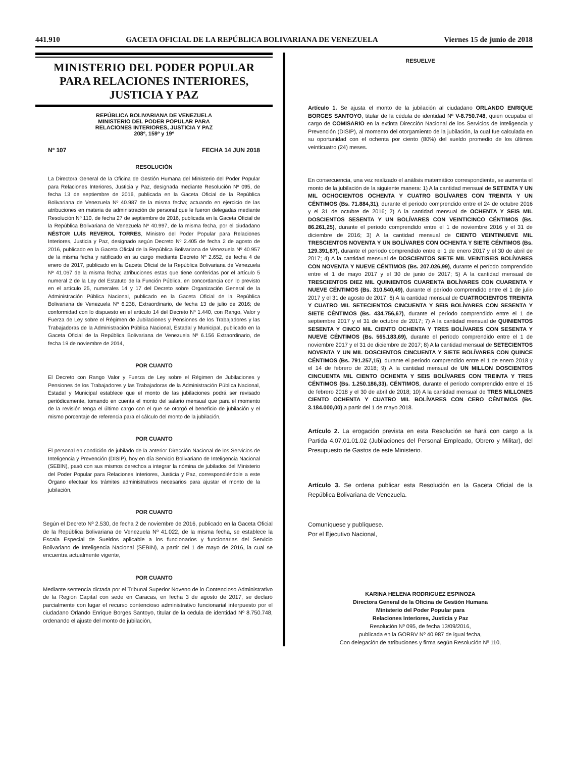441.910 GACETA OFICIAL DE LA REPÚBLICA BOLIVARIANA DE VENEZUELA Viernes 15 de junio de 2018
MINISTERIO DEL PODER POPULAR
PARA RELACIONES INTERIORES,
JUSTICIA Y PAZ
REPÚBLICA BOLIVARIANA DE VENEZUELA
MINISTERIO DEL PODER POPULAR PARA
RELACIONES INTERIORES, JUSTICIA Y PAZ
208º, 159º y 19º
Nº 107 FECHA 14 JUN 2018
RESOLUCIÓN
La Directora General de la Oficina de Gestión Humana del Ministerio del Poder Popular para Relaciones Interiores, Justicia y Paz, designada mediante Resolución Nº 095, de fecha 13 de septiembre de 2016, publicada en la Gaceta Oficial de la República Bolivariana de Venezuela Nº 40.987 de la misma fecha; actuando en ejercicio de las atribuciones en materia de administración de personal que le fueron delegadas mediante Resolución Nº 110, de fecha 27 de septiembre de 2016, publicada en la Gaceta Oficial de la República Bolivariana de Venezuela Nº 40.997, de la misma fecha, por el ciudadano NÉSTOR LUÍS REVEROL TORRES, Ministro del Poder Popular para Relaciones Interiores, Justicia y Paz, designado según Decreto Nº 2.405 de fecha 2 de agosto de 2016, publicado en la Gaceta Oficial de la República Bolivariana de Venezuela Nº 40.957 de la misma fecha y ratificado en su cargo mediante Decreto Nº 2.652, de fecha 4 de enero de 2017, publicado en la Gaceta Oficial de la República Bolivariana de Venezuela Nº 41.067 de la misma fecha; atribuciones estas que tiene conferidas por el artículo 5 numeral 2 de la Ley del Estatuto de la Función Pública, en concordancia con lo previsto en el artículo 25, numerales 14 y 17 del Decreto sobre Organización General de la Administración Pública Nacional, publicado en la Gaceta Oficial de la República Bolivariana de Venezuela Nº 6.238, Extraordinario, de fecha 13 de julio de 2016; de conformidad con lo dispuesto en el artículo 14 del Decreto Nº 1.440, con Rango, Valor y Fuerza de Ley sobre el Régimen de Jubilaciones y Pensiones de los Trabajadores y las Trabajadoras de la Administración Pública Nacional, Estadal y Municipal, publicado en la Gaceta Oficial de la República Bolivariana de Venezuela Nº 6.156 Extraordinario, de fecha 19 de noviembre de 2014,
POR CUANTO
El Decreto con Rango Valor y Fuerza de Ley sobre el Régimen de Jubilaciones y Pensiones de los Trabajadores y las Trabajadoras de la Administración Pública Nacional, Estadal y Municipal establece que el monto de las jubilaciones podrá ser revisado periódicamente, tomando en cuenta el monto del salario mensual que para el momento de la revisión tenga el último cargo con el que se otorgó el beneficio de jubilación y el mismo porcentaje de referencia para el cálculo del monto de la jubilación,
POR CUANTO
El personal en condición de jubilado de la anterior Dirección Nacional de los Servicios de Inteligencia y Prevención (DISIP), hoy en día Servicio Bolivariano de Inteligencia Nacional (SEBIN), pasó con sus mismos derechos a integrar la nómina de jubilados del Ministerio del Poder Popular para Relaciones Interiores, Justicia y Paz, correspondiéndole a este Órgano efectuar los trámites administrativos necesarios para ajustar el monto de la jubilación,
POR CUANTO
Según el Decreto Nº 2.530, de fecha 2 de noviembre de 2016, publicado en la Gaceta Oficial de la República Bolivariana de Venezuela Nº 41.022, de la misma fecha, se establece la Escala Especial de Sueldos aplicable a los funcionarios y funcionarias del Servicio Bolivariano de Inteligencia Nacional (SEBIN), a partir del 1 de mayo de 2016, la cual se encuentra actualmente vigente,
POR CUANTO
Mediante sentencia dictada por el Tribunal Superior Noveno de lo Contencioso Administrativo de la Región Capital con sede en Caracas, en fecha 3 de agosto de 2017, se declaró parcialmente con lugar el recurso contencioso administrativo funcionarial interpuesto por el ciudadano Orlando Enrique Borges Santoyo, titular de la cedula de identidad Nº 8.750.748, ordenando el ajuste del monto de jubilación,
RESUELVE
Artículo 1. Se ajusta el monto de la jubilación al ciudadano ORLANDO ENRIQUE BORGES SANTOYO, titular de la cédula de identidad Nº V-8.750.748, quien ocupaba el cargo de COMISARIO en la extinta Dirección Nacional de los Servicios de Inteligencia y Prevención (DISIP), al momento del otorgamiento de la jubilación, la cual fue calculada en su oportunidad con el ochenta por ciento (80%) del sueldo promedio de los últimos veinticuatro (24) meses.
En consecuencia, una vez realizado el análisis matemático correspondiente, se aumenta el monto de la jubilación de la siguiente manera: 1) A la cantidad mensual de SETENTA Y UN MIL OCHOCIENTOS OCHENTA Y CUATRO BOLÍVARES CON TREINTA Y UN CÉNTIMOS (Bs. 71.884,31), durante el período comprendido entre el 24 de octubre 2016 y el 31 de octubre de 2016; 2) A la cantidad mensual de OCHENTA Y SEIS MIL DOSCIENTOS SESENTA Y UN BOLÍVARES CON VEINTICINCO CÉNTIMOS (Bs. 86.261,25), durante el período comprendido entre el 1 de noviembre 2016 y el 31 de diciembre de 2016; 3) A la cantidad mensual de CIENTO VEINTINUEVE MIL TRESCIENTOS NOVENTA Y UN BOLÍVARES CON OCHENTA Y SIETE CÉNTIMOS (Bs. 129.391,87), durante el período comprendido entre el 1 de enero 2017 y el 30 de abril de 2017; 4) A la cantidad mensual de DOSCIENTOS SIETE MIL VEINTISEIS BOLÍVARES CON NOVENTA Y NUEVE CÉNTIMOS (Bs. 207.026,99), durante el período comprendido entre el 1 de mayo 2017 y el 30 de junio de 2017; 5) A la cantidad mensual de TRESCIENTOS DIEZ MIL QUINIENTOS CUARENTA BOLÍVARES CON CUARENTA Y NUEVE CÉNTIMOS (Bs. 310.540,49), durante el período comprendido entre el 1 de julio 2017 y el 31 de agosto de 2017; 6) A la cantidad mensual de CUATROCIENTOS TREINTA Y CUATRO MIL SETECIENTOS CINCUENTA Y SEIS BOLÍVARES CON SESENTA Y SIETE CÉNTIMOS (Bs. 434.756,67), durante el período comprendido entre el 1 de septiembre 2017 y el 31 de octubre de 2017; 7) A la cantidad mensual de QUINIENTOS SESENTA Y CINCO MIL CIENTO OCHENTA Y TRES BOLÍVARES CON SESENTA Y NUEVE CÉNTIMOS (Bs. 565.183,69), durante el período comprendido entre el 1 de noviembre 2017 y el 31 de diciembre de 2017; 8) A la cantidad mensual de SETECIENTOS NOVENTA Y UN MIL DOSCIENTOS CINCUENTA Y SIETE BOLÍVARES CON QUINCE CÉNTIMOS (Bs. 791.257,15), durante el período comprendido entre el 1 de enero 2018 y el 14 de febrero de 2018; 9) A la cantidad mensual de UN MILLON DOSCIENTOS CINCUENTA MIL CIENTO OCHENTA Y SEIS BOLÍVARES CON TREINTA Y TRES CÉNTIMOS (Bs. 1.250.186,33), CÉNTIMOS, durante el período comprendido entre el 15 de febrero 2018 y el 30 de abril de 2018; 10) A la cantidad mensual de TRES MILLONES CIENTO OCHENTA Y CUATRO MIL BOLÍVARES CON CERO CÉNTIMOS (Bs. 3.184.000,00),a partir del 1 de mayo 2018.
Artículo 2. La erogación prevista en esta Resolución se hará con cargo a la Partida 4.07.01.01.02 (Jubilaciones del Personal Empleado, Obrero y Militar), del Presupuesto de Gastos de este Ministerio.
Artículo 3. Se ordena publicar esta Resolución en la Gaceta Oficial de la República Bolivariana de Venezuela.
Comuníquese y publíquese.
Por el Ejecutivo Nacional,
KARINA HELENA RODRIGUEZ ESPINOZA
Directora General de la Oficina de Gestión Humana
Ministerio del Poder Popular para
Relaciones Interiores, Justicia y Paz
Resolución Nº 095, de fecha 13/09/2016,
publicada en la GORBV Nº 40.987 de igual fecha,
Con delegación de atribuciones y firma según Resolución Nº 110,